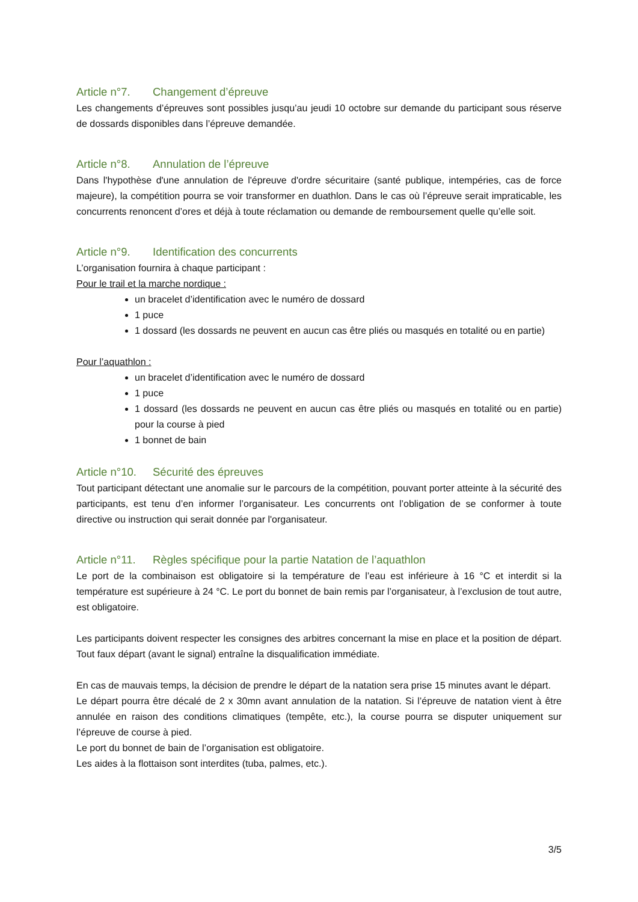Article n°7. Changement d’épreuve
Les changements d’épreuves sont possibles jusqu’au jeudi 10 octobre sur demande du participant sous réserve de dossards disponibles dans l’épreuve demandée.
Article n°8. Annulation de l’épreuve
Dans l'hypothèse d'une annulation de l'épreuve d'ordre sécuritaire (santé publique, intempéries, cas de force majeure), la compétition pourra se voir transformer en duathlon. Dans le cas où l’épreuve serait impraticable, les concurrents renoncent d’ores et déjà à toute réclamation ou demande de remboursement quelle qu’elle soit.
Article n°9. Identification des concurrents
L’organisation fournira à chaque participant :
Pour le trail et la marche nordique :
un bracelet d’identification avec le numéro de dossard
1 puce
1 dossard (les dossards ne peuvent en aucun cas être pliés ou masqués en totalité ou en partie)
Pour l’aquathlon :
un bracelet d’identification avec le numéro de dossard
1 puce
1 dossard (les dossards ne peuvent en aucun cas être pliés ou masqués en totalité ou en partie) pour la course à pied
1 bonnet de bain
Article n°10. Sécurité des épreuves
Tout participant détectant une anomalie sur le parcours de la compétition, pouvant porter atteinte à la sécurité des participants, est tenu d’en informer l’organisateur. Les concurrents ont l’obligation de se conformer à toute directive ou instruction qui serait donnée par l'organisateur.
Article n°11. Règles spécifique pour la partie Natation de l’aquathlon
Le port de la combinaison est obligatoire si la température de l’eau est inférieure à 16 °C et interdit si la température est supérieure à 24 °C. Le port du bonnet de bain remis par l’organisateur, à l’exclusion de tout autre, est obligatoire.
Les participants doivent respecter les consignes des arbitres concernant la mise en place et la position de départ. Tout faux départ (avant le signal) entraîne la disqualification immédiate.
En cas de mauvais temps, la décision de prendre le départ de la natation sera prise 15 minutes avant le départ.
Le départ pourra être décalé de 2 x 30mn avant annulation de la natation. Si l’épreuve de natation vient à être annulée en raison des conditions climatiques (tempête, etc.), la course pourra se disputer uniquement sur l’épreuve de course à pied.
Le port du bonnet de bain de l’organisation est obligatoire.
Les aides à la flottaison sont interdites (tuba, palmes, etc.).
3/5